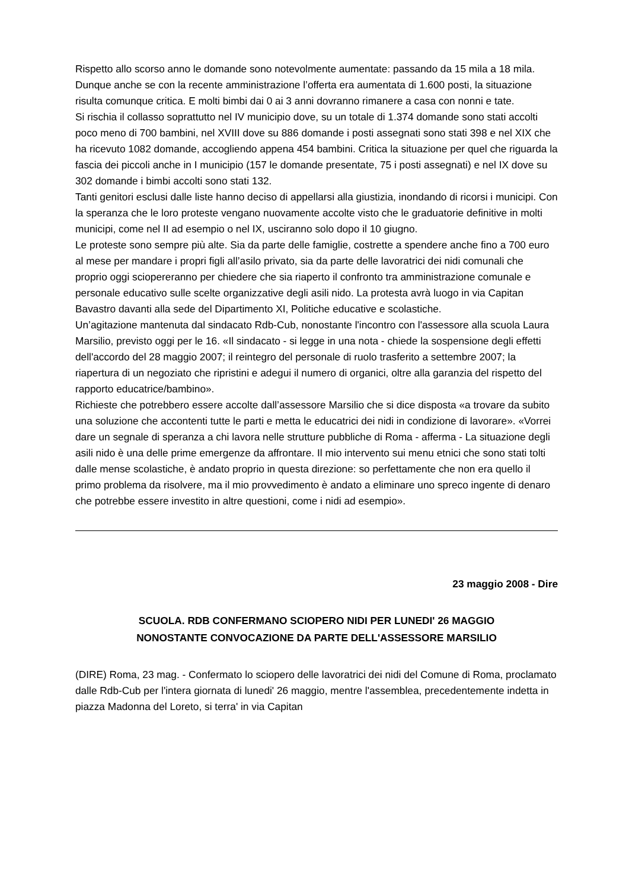Rispetto allo scorso anno le domande sono notevolmente aumentate: passando da 15 mila a 18 mila. Dunque anche se con la recente amministrazione l’offerta era aumentata di 1.600 posti, la situazione risulta comunque critica. E molti bimbi dai 0 ai 3 anni dovranno rimanere a casa con nonni e tate.
Si rischia il collasso soprattutto nel IV municipio dove, su un totale di 1.374 domande sono stati accolti poco meno di 700 bambini, nel XVIII dove su 886 domande i posti assegnati sono stati 398 e nel XIX che ha ricevuto 1082 domande, accogliendo appena 454 bambini. Critica la situazione per quel che riguarda la fascia dei piccoli anche in I municipio (157 le domande presentate, 75 i posti assegnati) e nel IX dove su 302 domande i bimbi accolti sono stati 132.
Tanti genitori esclusi dalle liste hanno deciso di appellarsi alla giustizia, inondando di ricorsi i municipi. Con la speranza che le loro proteste vengano nuovamente accolte visto che le graduatorie definitive in molti municipi, come nel II ad esempio o nel IX, usciranno solo dopo il 10 giugno.
Le proteste sono sempre più alte. Sia da parte delle famiglie, costrette a spendere anche fino a 700 euro al mese per mandare i propri figli all’asilo privato, sia da parte delle lavoratrici dei nidi comunali che proprio oggi sciopereranno per chiedere che sia riaperto il confronto tra amministrazione comunale e personale educativo sulle scelte organizzative degli asili nido. La protesta avrà luogo in via Capitan Bavastro davanti alla sede del Dipartimento XI, Politiche educative e scolastiche.
Un’agitazione mantenuta dal sindacato Rdb-Cub, nonostante l'incontro con l'assessore alla scuola Laura Marsilio, previsto oggi per le 16. «Il sindacato - si legge in una nota - chiede la sospensione degli effetti dell'accordo del 28 maggio 2007; il reintegro del personale di ruolo trasferito a settembre 2007; la riapertura di un negoziato che ripristini e adegui il numero di organici, oltre alla garanzia del rispetto del rapporto educatrice/bambino».
Richieste che potrebbero essere accolte dall’assessore Marsilio che si dice disposta «a trovare da subito una soluzione che accontenti tutte le parti e metta le educatrici dei nidi in condizione di lavorare». «Vorrei dare un segnale di speranza a chi lavora nelle strutture pubbliche di Roma - afferma - La situazione degli asili nido è una delle prime emergenze da affrontare. Il mio intervento sui menu etnici che sono stati tolti dalle mense scolastiche, è andato proprio in questa direzione: so perfettamente che non era quello il primo problema da risolvere, ma il mio provvedimento è andato a eliminare uno spreco ingente di denaro che potrebbe essere investito in altre questioni, come i nidi ad esempio».
23 maggio 2008 - Dire
SCUOLA. RDB CONFERMANO SCIOPERO NIDI PER LUNEDI' 26 MAGGIO
NONOSTANTE CONVOCAZIONE DA PARTE DELL'ASSESSORE MARSILIO
(DIRE) Roma, 23 mag. - Confermato lo sciopero delle lavoratrici dei nidi del Comune di Roma, proclamato dalle Rdb-Cub per l'intera giornata di lunedi' 26 maggio, mentre l'assemblea, precedentemente indetta in piazza Madonna del Loreto, si terra' in via Capitan